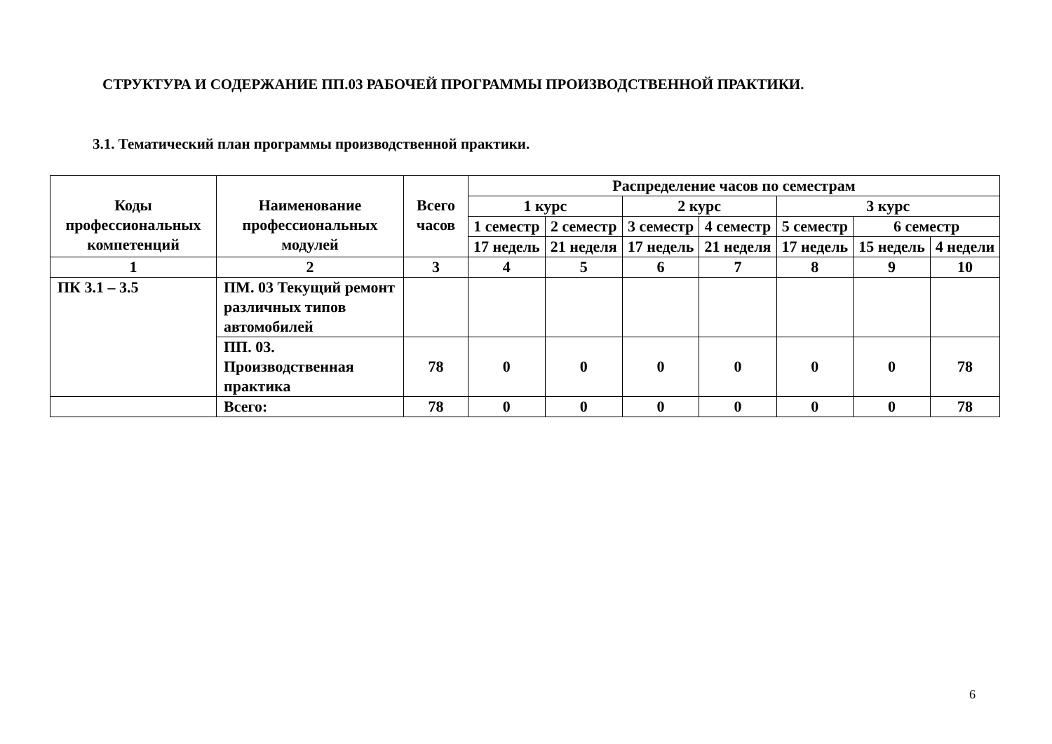СТРУКТУРА И СОДЕРЖАНИЕ ПП.03 РАБОЧЕЙ ПРОГРАММЫ ПРОИЗВОДСТВЕННОЙ ПРАКТИКИ.
3.1. Тематический план программы производственной практики.
| Коды профессиональных компетенций | Наименование профессиональных модулей | Всего часов | Распределение часов по семестрам | | | | | | |
| --- | --- | --- | --- | --- | --- | --- | --- | --- | --- |
| | | | 1 курс | | 2 курс | | 3 курс | | |
| | | | 1 семестр | 2 семестр | 3 семестр | 4 семестр | 5 семестр | 6 семестр | |
| | | | 17 недель | 21 неделя | 17 недель | 21 неделя | 17 недель | 15 недель | 4 недели |
| 1 | 2 | 3 | 4 | 5 | 6 | 7 | 8 | 9 | 10 |
| ПК 3.1 – 3.5 | ПМ. 03 Текущий ремонт различных типов автомобилей | | | | | | | | |
| | ПП. 03. Производственная практика | 78 | 0 | 0 | 0 | 0 | 0 | 0 | 78 |
| | Всего: | 78 | 0 | 0 | 0 | 0 | 0 | 0 | 78 |
6